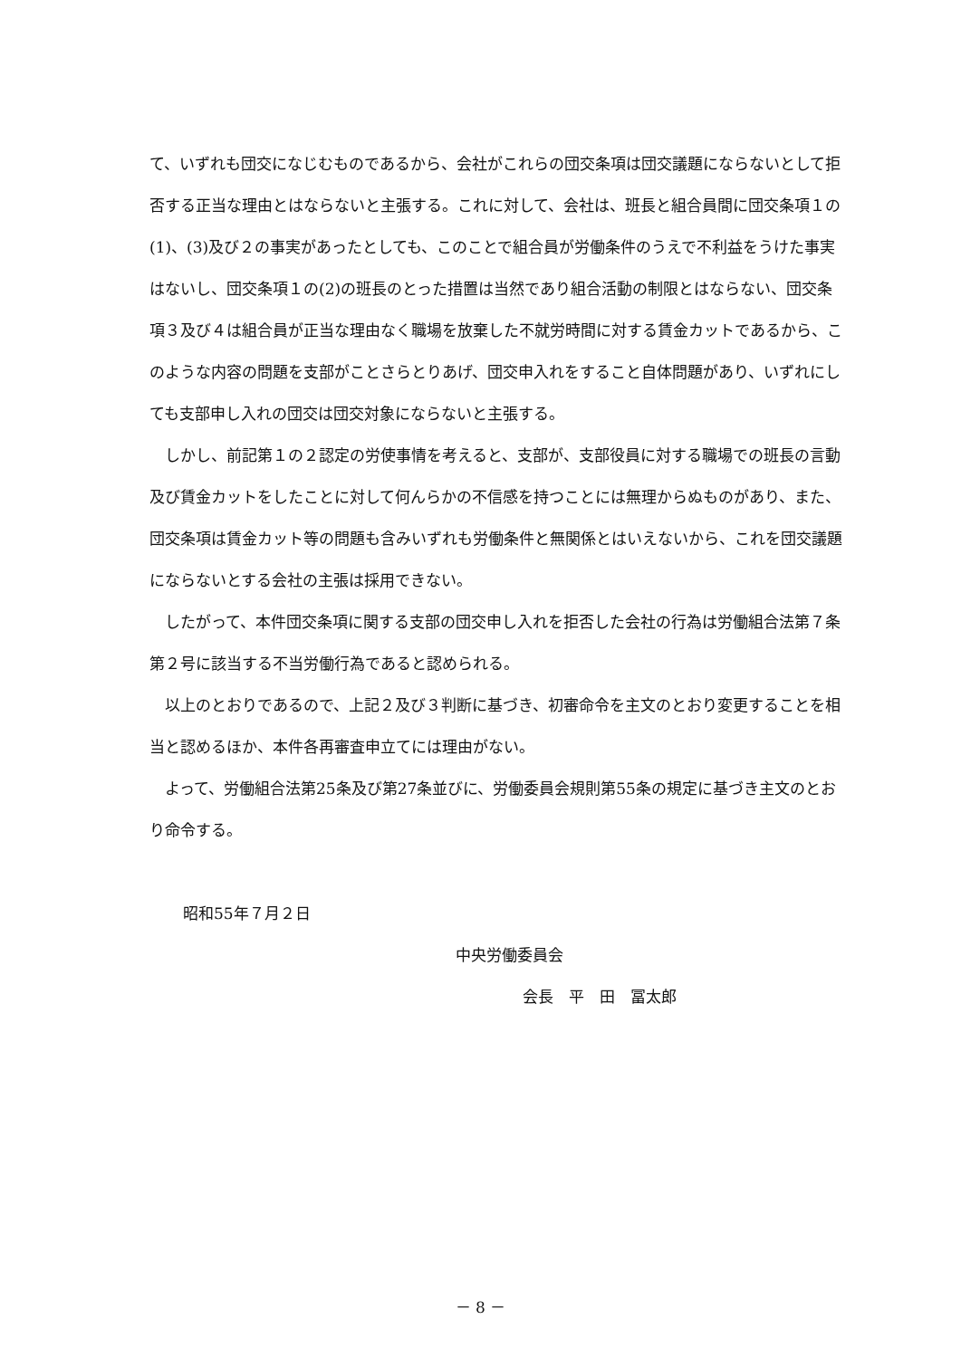て、いずれも団交になじむものであるから、会社がこれらの団交条項は団交議題にならないとして拒否する正当な理由とはならないと主張する。これに対して、会社は、班長と組合員間に団交条項１の(1)、(3)及び２の事実があったとしても、このことで組合員が労働条件のうえで不利益をうけた事実はないし、団交条項１の(2)の班長のとった措置は当然であり組合活動の制限とはならない、団交条項３及び４は組合員が正当な理由なく職場を放棄した不就労時間に対する賃金カットであるから、このような内容の問題を支部がことさらとりあげ、団交申入れをすること自体問題があり、いずれにしても支部申し入れの団交は団交対象にならないと主張する。
しかし、前記第１の２認定の労使事情を考えると、支部が、支部役員に対する職場での班長の言動及び賃金カットをしたことに対して何んらかの不信感を持つことには無理からぬものがあり、また、団交条項は賃金カット等の問題も含みいずれも労働条件と無関係とはいえないから、これを団交議題にならないとする会社の主張は採用できない。
したがって、本件団交条項に関する支部の団交申し入れを拒否した会社の行為は労働組合法第７条第２号に該当する不当労働行為であると認められる。
以上のとおりであるので、上記２及び３判断に基づき、初審命令を主文のとおり変更することを相当と認めるほか、本件各再審査申立てには理由がない。
よって、労働組合法第25条及び第27条並びに、労働委員会規則第55条の規定に基づき主文のとおり命令する。
昭和55年７月２日
中央労働委員会
会長　平　田　冨太郎
－ 8 －